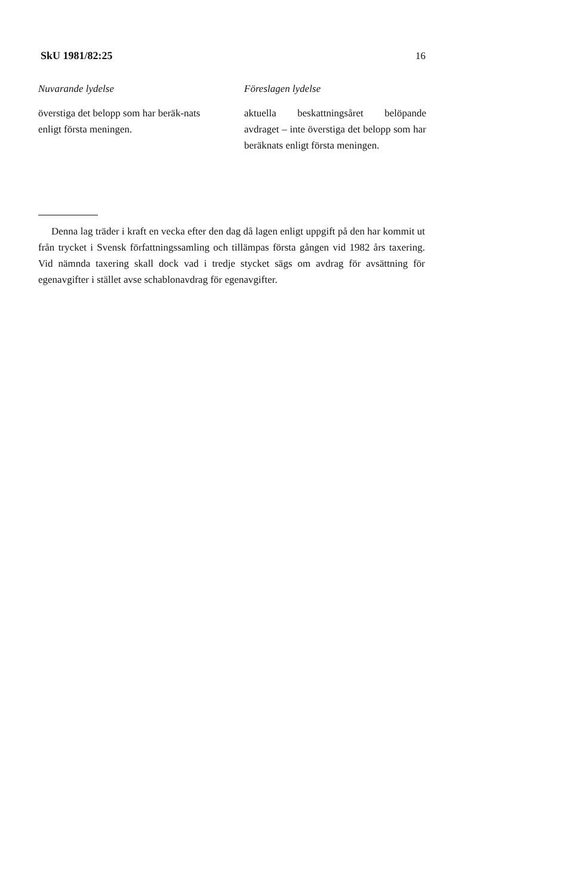SkU 1981/82:25 16
Nuvarande lydelse
överstiga det belopp som har beräk-nats enligt första meningen.
Föreslagen lydelse
aktuella beskattningsåret belöpande avdraget – inte överstiga det belopp som har beräknats enligt första meningen.
Denna lag träder i kraft en vecka efter den dag då lagen enligt uppgift på den har kommit ut från trycket i Svensk författningssamling och tillämpas första gången vid 1982 års taxering. Vid nämnda taxering skall dock vad i tredje stycket sägs om avdrag för avsättning för egenavgifter i stället avse schablonavdrag för egenavgifter.